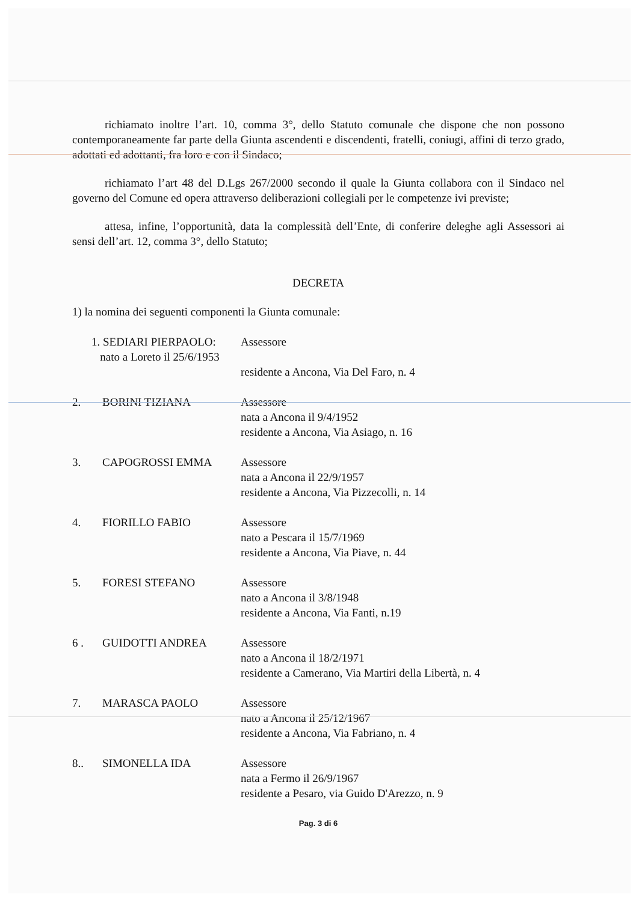richiamato inoltre l’art. 10, comma 3°, dello Statuto comunale che dispone che non possono contemporaneamente far parte della Giunta ascendenti e discendenti, fratelli, coniugi, affini di terzo grado, adottati ed adottanti, fra loro e con il Sindaco;
richiamato l’art 48 del D.Lgs 267/2000 secondo il quale la Giunta collabora con il Sindaco nel governo del Comune ed opera attraverso deliberazioni collegiali per le competenze ivi previste;
attesa, infine, l’opportunità, data la complessità dell’Ente, di conferire deleghe agli Assessori ai sensi dell’art. 12, comma 3°, dello Statuto;
DECRETA
1) la nomina dei seguenti componenti la Giunta comunale:
1. SEDIARI PIERPAOLO:
nato a Loreto il 25/6/1953
Assessore
residente a Ancona, Via Del Faro, n. 4
2. BORINI TIZIANA Assessore
nata a Ancona il 9/4/1952
residente a Ancona, Via Asiago, n. 16
3. CAPOGROSSI EMMA Assessore
nata a Ancona il 22/9/1957
residente a Ancona, Via Pizzecolli, n. 14
4. FIORILLO FABIO Assessore
nato a Pescara il 15/7/1969
residente a Ancona, Via Piave, n. 44
5. FORESI STEFANO Assessore
nato a Ancona il 3/8/1948
residente a Ancona, Via Fanti, n.19
6 . GUIDOTTI ANDREA Assessore
nato a Ancona il 18/2/1971
residente a Camerano, Via Martiri della Libertà, n. 4
7. MARASCA PAOLO Assessore
nato a Ancona il 25/12/1967
residente a Ancona, Via Fabriano, n. 4
8.. SIMONELLA IDA Assessore
nata a Fermo il 26/9/1967
residente a Pesaro, via Guido D'Arezzo, n. 9
Pag. 3 di 6